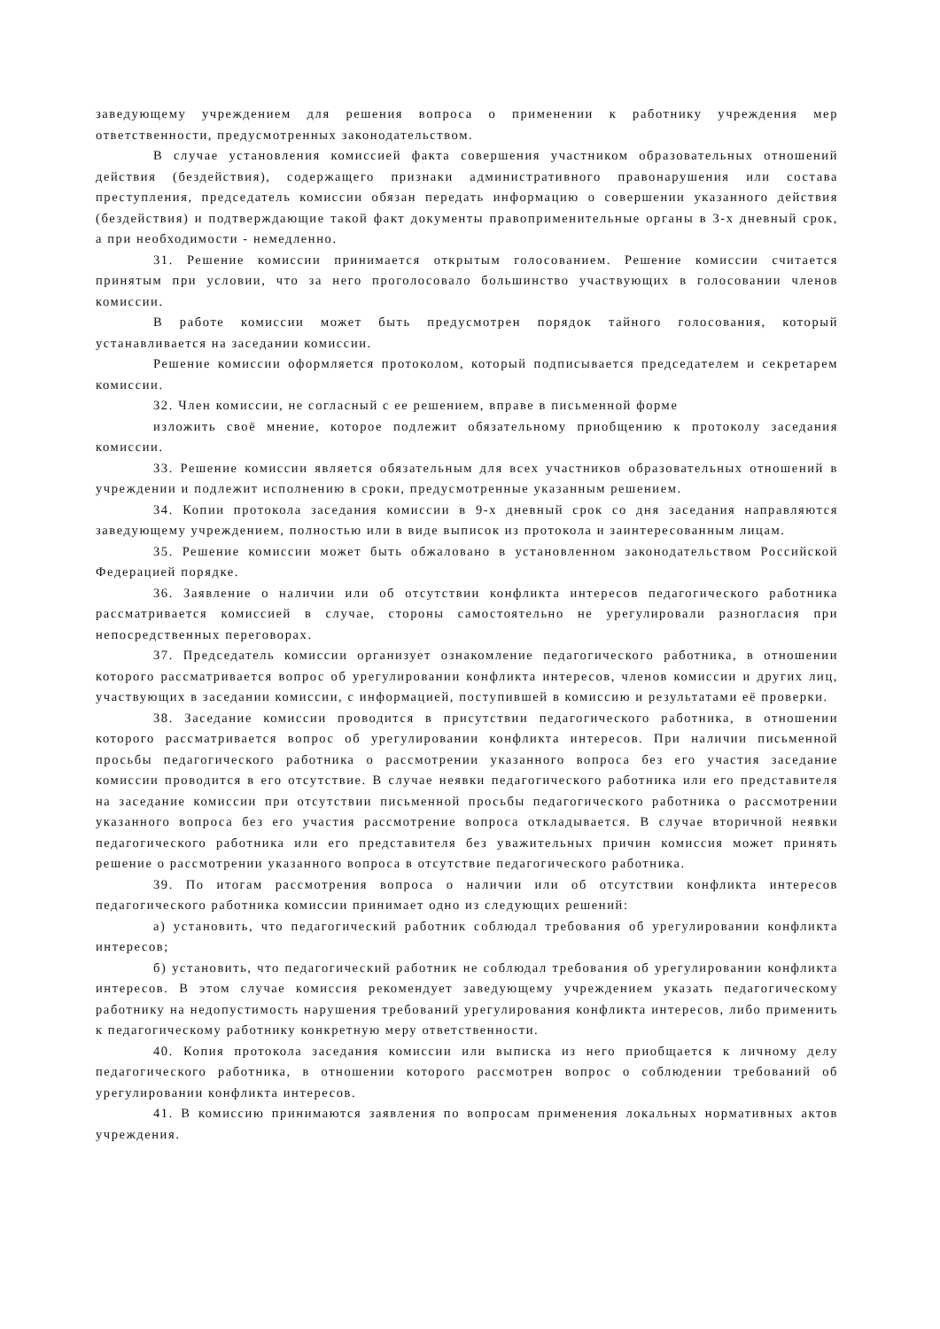заведующему учреждением для решения вопроса о применении к работнику учреждения мер ответственности, предусмотренных законодательством.
В случае установления комиссией факта совершения участником образовательных отношений действия (бездействия), содержащего признаки административного правонарушения или состава преступления, председатель комиссии обязан передать информацию о совершении указанного действия (бездействия) и подтверждающие такой факт документы правоприменительные органы в 3-х дневный срок, а при необходимости - немедленно.
31. Решение комиссии принимается открытым голосованием. Решение комиссии считается принятым при условии, что за него проголосовало большинство участвующих в голосовании членов комиссии.
В работе комиссии может быть предусмотрен порядок тайного голосования, который устанавливается на заседании комиссии.
Решение комиссии оформляется протоколом, который подписывается председателем и секретарем комиссии.
32. Член комиссии, не согласный с ее решением, вправе в письменной форме
изложить своё мнение, которое подлежит обязательному приобщению к протоколу заседания комиссии.
33. Решение комиссии является обязательным для всех участников образовательных отношений в учреждении и подлежит исполнению в сроки, предусмотренные указанным решением.
34. Копии протокола заседания комиссии в 9-х дневный срок со дня заседания направляются заведующему учреждением, полностью или в виде выписок из протокола и заинтересованным лицам.
35. Решение комиссии может быть обжаловано в установленном законодательством Российской Федерацией порядке.
36. Заявление о наличии или об отсутствии конфликта интересов педагогического работника рассматривается комиссией в случае, стороны самостоятельно не урегулировали разногласия при непосредственных переговорах.
37. Председатель комиссии организует ознакомление педагогического работника, в отношении которого рассматривается вопрос об урегулировании конфликта интересов, членов комиссии и других лиц, участвующих в заседании комиссии, с информацией, поступившей в комиссию и результатами её проверки.
38. Заседание комиссии проводится в присутствии педагогического работника, в отношении которого рассматривается вопрос об урегулировании конфликта интересов. При наличии письменной просьбы педагогического работника о рассмотрении указанного вопроса без его участия заседание комиссии проводится в его отсутствие. В случае неявки педагогического работника или его представителя на заседание комиссии при отсутствии письменной просьбы педагогического работника о рассмотрении указанного вопроса без его участия рассмотрение вопроса откладывается. В случае вторичной неявки педагогического работника или его представителя без уважительных причин комиссия может принять решение о рассмотрении указанного вопроса в отсутствие педагогического работника.
39. По итогам рассмотрения вопроса о наличии или об отсутствии конфликта интересов педагогического работника комиссии принимает одно из следующих решений:
а) установить, что педагогический работник соблюдал требования об урегулировании конфликта интересов;
б) установить, что педагогический работник не соблюдал требования об урегулировании конфликта интересов. В этом случае комиссия рекомендует заведующему учреждением указать педагогическому работнику на недопустимость нарушения требований урегулирования конфликта интересов, либо применить к педагогическому работнику конкретную меру ответственности.
40. Копия протокола заседания комиссии или выписка из него приобщается к личному делу педагогического работника, в отношении которого рассмотрен вопрос о соблюдении требований об урегулировании конфликта интересов.
41. В комиссию принимаются заявления по вопросам применения локальных нормативных актов учреждения.